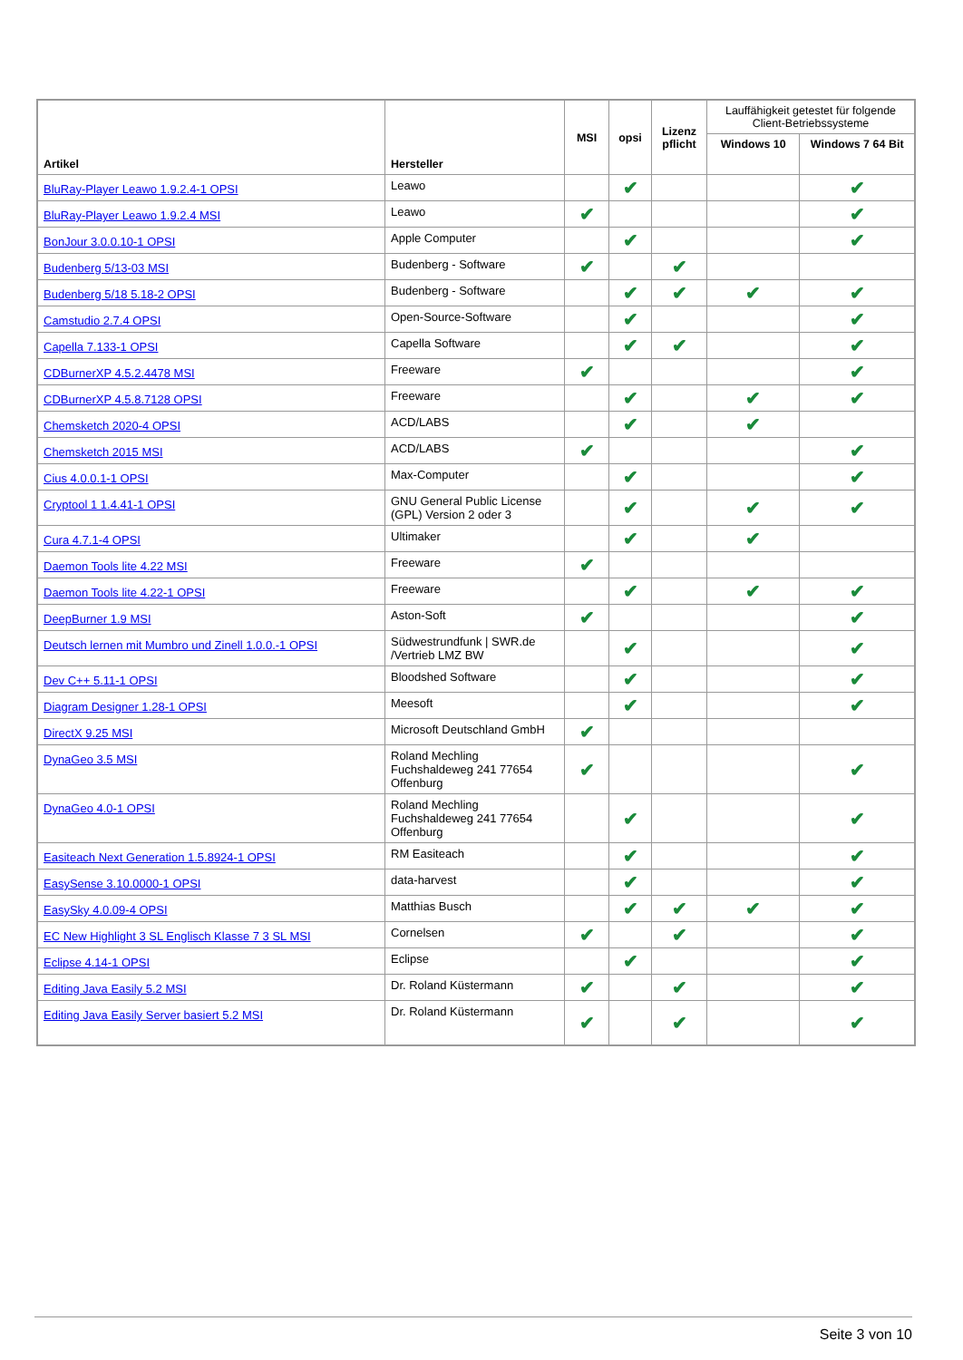| Artikel | Hersteller | MSI | opsi | Lizenz pflicht | Lauffähigkeit getestet für folgende Client-Betriebssysteme | |
| --- | --- | --- | --- | --- | --- | --- |
| | | | | | Windows 10 | Windows 7 64 Bit |
| BluRay-Player Leawo 1.9.2.4-1 OPSI | Leawo | | ✔ | | | ✔ |
| BluRay-Player Leawo 1.9.2.4 MSI | Leawo | ✔ | | | | ✔ |
| BonJour 3.0.0.10-1 OPSI | Apple Computer | | ✔ | | | ✔ |
| Budenberg 5/13-03 MSI | Budenberg - Software | ✔ | | ✔ | | |
| Budenberg 5/18 5.18-2 OPSI | Budenberg - Software | | ✔ | ✔ | ✔ | ✔ |
| Camstudio 2.7.4 OPSI | Open-Source-Software | | ✔ | | | ✔ |
| Capella 7.133-1 OPSI | Capella Software | | ✔ | ✔ | | ✔ |
| CDBurnerXP 4.5.2.4478 MSI | Freeware | ✔ | | | | ✔ |
| CDBurnerXP 4.5.8.7128 OPSI | Freeware | | ✔ | | ✔ | ✔ |
| Chemsketch 2020-4 OPSI | ACD/LABS | | ✔ | | ✔ | |
| Chemsketch 2015 MSI | ACD/LABS | ✔ | | | | ✔ |
| Cius 4.0.0.1-1 OPSI | Max-Computer | | ✔ | | | ✔ |
| Cryptool 1 1.4.41-1 OPSI | GNU General Public License (GPL) Version 2 oder 3 | | ✔ | | ✔ | ✔ |
| Cura 4.7.1-4 OPSI | Ultimaker | | ✔ | | ✔ | |
| Daemon Tools lite 4.22 MSI | Freeware | ✔ | | | | |
| Daemon Tools lite 4.22-1 OPSI | Freeware | | ✔ | | ✔ | ✔ |
| DeepBurner 1.9 MSI | Aston-Soft | ✔ | | | | ✔ |
| Deutsch lernen mit Mumbro und Zinell 1.0.0.-1 OPSI | Südwestrundfunk / SWR.de /Vertrieb LMZ BW | | ✔ | | | ✔ |
| Dev C++ 5.11-1 OPSI | Bloodshed Software | | ✔ | | | ✔ |
| Diagram Designer 1.28-1 OPSI | Meesoft | | ✔ | | | ✔ |
| DirectX 9.25 MSI | Microsoft Deutschland GmbH | ✔ | | | | |
| DynaGeo 3.5 MSI | Roland Mechling Fuchshaldeweg 241 77654 Offenburg | ✔ | | | | ✔ |
| DynaGeo 4.0-1 OPSI | Roland Mechling Fuchshaldeweg 241 77654 Offenburg | | ✔ | | | ✔ |
| Easiteach Next Generation 1.5.8924-1 OPSI | RM Easiteach | | ✔ | | | ✔ |
| EasySense 3.10.0000-1 OPSI | data-harvest | | ✔ | | | ✔ |
| EasySky 4.0.09-4 OPSI | Matthias Busch | | ✔ | ✔ | ✔ | ✔ |
| EC New Highlight 3 SL Englisch Klasse 7 3 SL MSI | Cornelsen | ✔ | | ✔ | | ✔ |
| Eclipse 4.14-1 OPSI | Eclipse | | ✔ | | | ✔ |
| Editing Java Easily 5.2 MSI | Dr. Roland Küstermann | ✔ | | ✔ | | ✔ |
| Editing Java Easily Server basiert 5.2 MSI | Dr. Roland Küstermann | ✔ | | ✔ | | ✔ |
Seite 3 von 10